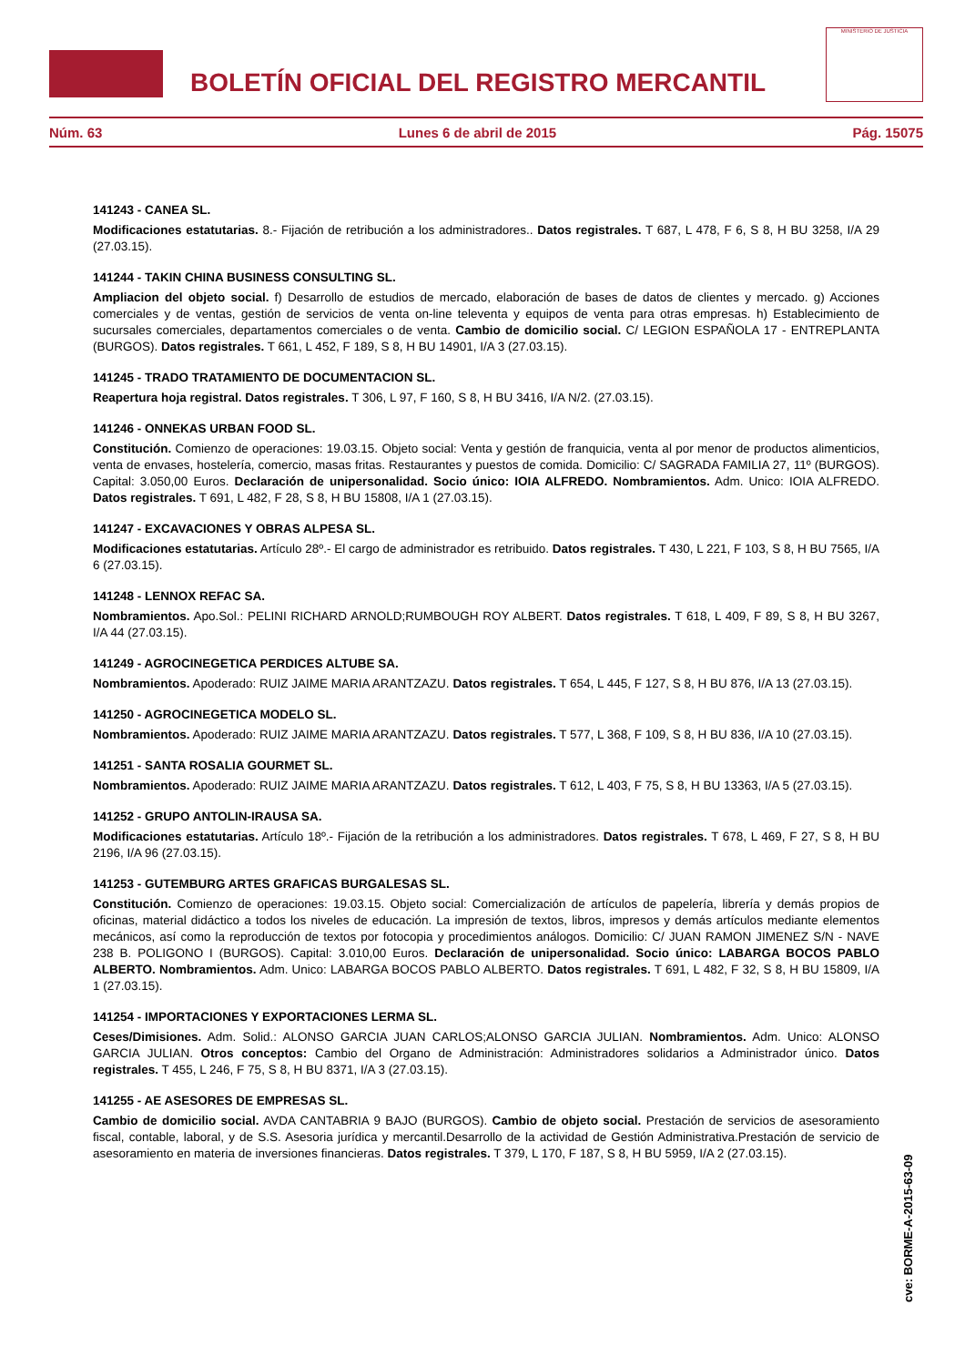BOLETÍN OFICIAL DEL REGISTRO MERCANTIL
MINISTERIO DE JUSTICIA
Núm. 63 Lunes 6 de abril de 2015 Pág. 15075
141243 - CANEA SL.
Modificaciones estatutarias. 8.- Fijación de retribución a los administradores.. Datos registrales. T 687, L 478, F 6, S 8, H BU 3258, I/A 29 (27.03.15).
141244 - TAKIN CHINA BUSINESS CONSULTING SL.
Ampliacion del objeto social. f) Desarrollo de estudios de mercado, elaboración de bases de datos de clientes y mercado. g) Acciones comerciales y de ventas, gestión de servicios de venta on-line televenta y equipos de venta para otras empresas. h) Establecimiento de sucursales comerciales, departamentos comerciales o de venta. Cambio de domicilio social. C/ LEGION ESPAÑOLA 17 - ENTREPLANTA (BURGOS). Datos registrales. T 661, L 452, F 189, S 8, H BU 14901, I/A 3 (27.03.15).
141245 - TRADO TRATAMIENTO DE DOCUMENTACION SL.
Reapertura hoja registral. Datos registrales. T 306, L 97, F 160, S 8, H BU 3416, I/A N/2. (27.03.15).
141246 - ONNEKAS URBAN FOOD SL.
Constitución. Comienzo de operaciones: 19.03.15. Objeto social: Venta y gestión de franquicia, venta al por menor de productos alimenticios, venta de envases, hostelería, comercio, masas fritas. Restaurantes y puestos de comida. Domicilio: C/ SAGRADA FAMILIA 27, 11º (BURGOS). Capital: 3.050,00 Euros. Declaración de unipersonalidad. Socio único: IOIA ALFREDO. Nombramientos. Adm. Unico: IOIA ALFREDO. Datos registrales. T 691, L 482, F 28, S 8, H BU 15808, I/A 1 (27.03.15).
141247 - EXCAVACIONES Y OBRAS ALPESA SL.
Modificaciones estatutarias. Artículo 28º.- El cargo de administrador es retribuido. Datos registrales. T 430, L 221, F 103, S 8, H BU 7565, I/A 6 (27.03.15).
141248 - LENNOX REFAC SA.
Nombramientos. Apo.Sol.: PELINI RICHARD ARNOLD;RUMBOUGH ROY ALBERT. Datos registrales. T 618, L 409, F 89, S 8, H BU 3267, I/A 44 (27.03.15).
141249 - AGROCINEGETICA PERDICES ALTUBE SA.
Nombramientos. Apoderado: RUIZ JAIME MARIA ARANTZAZU. Datos registrales. T 654, L 445, F 127, S 8, H BU 876, I/A 13 (27.03.15).
141250 - AGROCINEGETICA MODELO SL.
Nombramientos. Apoderado: RUIZ JAIME MARIA ARANTZAZU. Datos registrales. T 577, L 368, F 109, S 8, H BU 836, I/A 10 (27.03.15).
141251 - SANTA ROSALIA GOURMET SL.
Nombramientos. Apoderado: RUIZ JAIME MARIA ARANTZAZU. Datos registrales. T 612, L 403, F 75, S 8, H BU 13363, I/A 5 (27.03.15).
141252 - GRUPO ANTOLIN-IRAUSA SA.
Modificaciones estatutarias. Artículo 18º.- Fijación de la retribución a los administradores. Datos registrales. T 678, L 469, F 27, S 8, H BU 2196, I/A 96 (27.03.15).
141253 - GUTEMBURG ARTES GRAFICAS BURGALESAS SL.
Constitución. Comienzo de operaciones: 19.03.15. Objeto social: Comercialización de artículos de papelería, librería y demás propios de oficinas, material didáctico a todos los niveles de educación. La impresión de textos, libros, impresos y demás artículos mediante elementos mecánicos, así como la reproducción de textos por fotocopia y procedimientos análogos. Domicilio: C/ JUAN RAMON JIMENEZ S/N - NAVE 238 B. POLIGONO I (BURGOS). Capital: 3.010,00 Euros. Declaración de unipersonalidad. Socio único: LABARGA BOCOS PABLO ALBERTO. Nombramientos. Adm. Unico: LABARGA BOCOS PABLO ALBERTO. Datos registrales. T 691, L 482, F 32, S 8, H BU 15809, I/A 1 (27.03.15).
141254 - IMPORTACIONES Y EXPORTACIONES LERMA SL.
Ceses/Dimisiones. Adm. Solid.: ALONSO GARCIA JUAN CARLOS;ALONSO GARCIA JULIAN. Nombramientos. Adm. Unico: ALONSO GARCIA JULIAN. Otros conceptos: Cambio del Organo de Administración: Administradores solidarios a Administrador único. Datos registrales. T 455, L 246, F 75, S 8, H BU 8371, I/A 3 (27.03.15).
141255 - AE ASESORES DE EMPRESAS SL.
Cambio de domicilio social. AVDA CANTABRIA 9 BAJO (BURGOS). Cambio de objeto social. Prestación de servicios de asesoramiento fiscal, contable, laboral, y de S.S. Asesoria jurídica y mercantil.Desarrollo de la actividad de Gestión Administrativa.Prestación de servicio de asesoramiento en materia de inversiones financieras. Datos registrales. T 379, L 170, F 187, S 8, H BU 5959, I/A 2 (27.03.15).
cve: BORME-A-2015-63-09